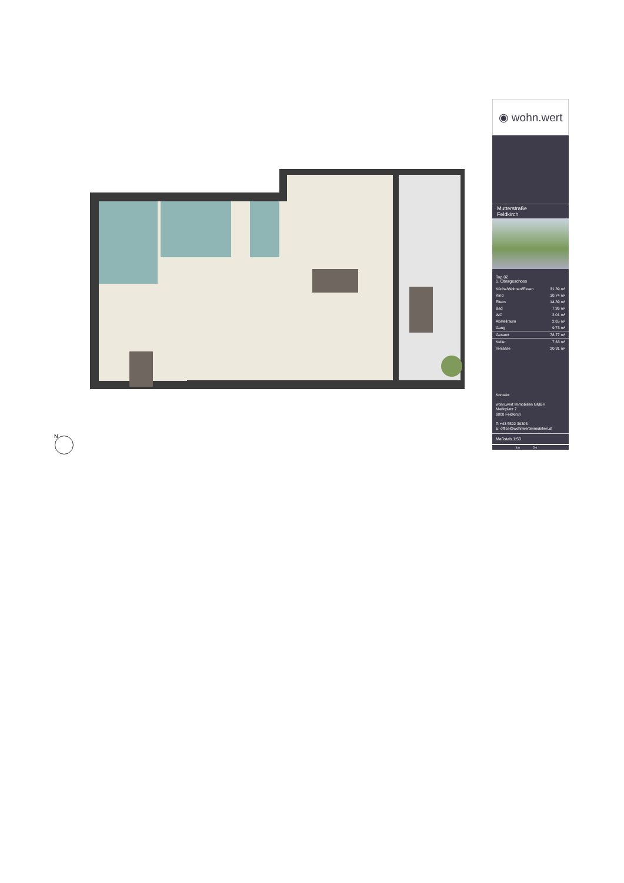◉ wohn.wert
Mutterstraße
Feldkirch
Top 02
1. Obergeschoss
| Küche/Wohnen/Essen | 31.39 m² |
| Kind | 10.74 m² |
| Eltern | 14.89 m² |
| Bad | 7.36 m² |
| WC | 2.01 m² |
| Abstellraum | 2.65 m² |
| Gang | 9.73 m² |
| Gesamt | 78.77 m² |
| Keller | 7.33 m² |
| Terrasse | 20.91 m² |
Kontakt:
wohn.wert Immobilien GMBH
Marktplatz 7
6800 Feldkirch
T: +43 5522 39303
E: office@wohnwertimmobilien.at
Maßstab 1:50
1m 2m
N